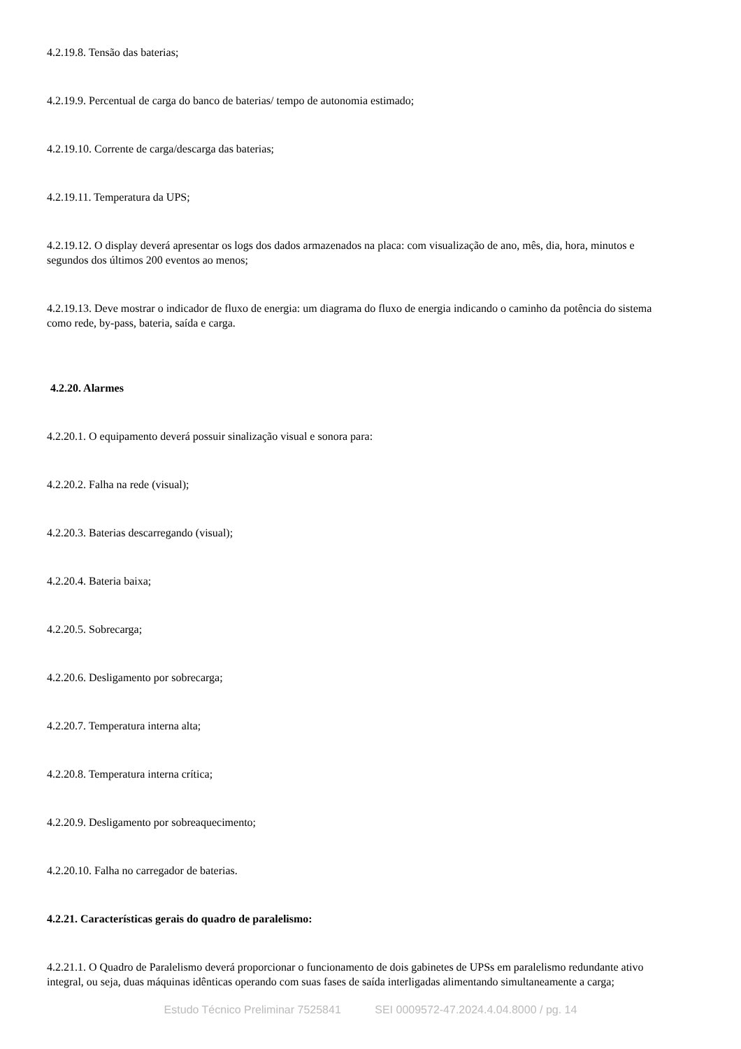4.2.19.8. Tensão das baterias;
4.2.19.9. Percentual de carga do banco de baterias/ tempo de autonomia estimado;
4.2.19.10. Corrente de carga/descarga das baterias;
4.2.19.11. Temperatura da UPS;
4.2.19.12. O display deverá apresentar os logs dos dados armazenados na placa: com visualização de ano, mês, dia, hora, minutos e segundos dos últimos 200 eventos ao menos;
4.2.19.13. Deve mostrar o indicador de fluxo de energia: um diagrama do fluxo de energia indicando o caminho da potência do sistema como rede, by-pass, bateria, saída e carga.
4.2.20. Alarmes
4.2.20.1. O equipamento deverá possuir sinalização visual e sonora para:
4.2.20.2. Falha na rede (visual);
4.2.20.3. Baterias descarregando (visual);
4.2.20.4. Bateria baixa;
4.2.20.5. Sobrecarga;
4.2.20.6. Desligamento por sobrecarga;
4.2.20.7. Temperatura interna alta;
4.2.20.8. Temperatura interna crítica;
4.2.20.9. Desligamento por sobreaquecimento;
4.2.20.10. Falha no carregador de baterias.
4.2.21. Características gerais do quadro de paralelismo:
4.2.21.1. O Quadro de Paralelismo deverá proporcionar o funcionamento de dois gabinetes de UPSs em paralelismo redundante ativo integral, ou seja, duas máquinas idênticas operando com suas fases de saída interligadas alimentando simultaneamente a carga;
Estudo Técnico Preliminar 7525841 SEI 0009572-47.2024.4.04.8000 / pg. 14